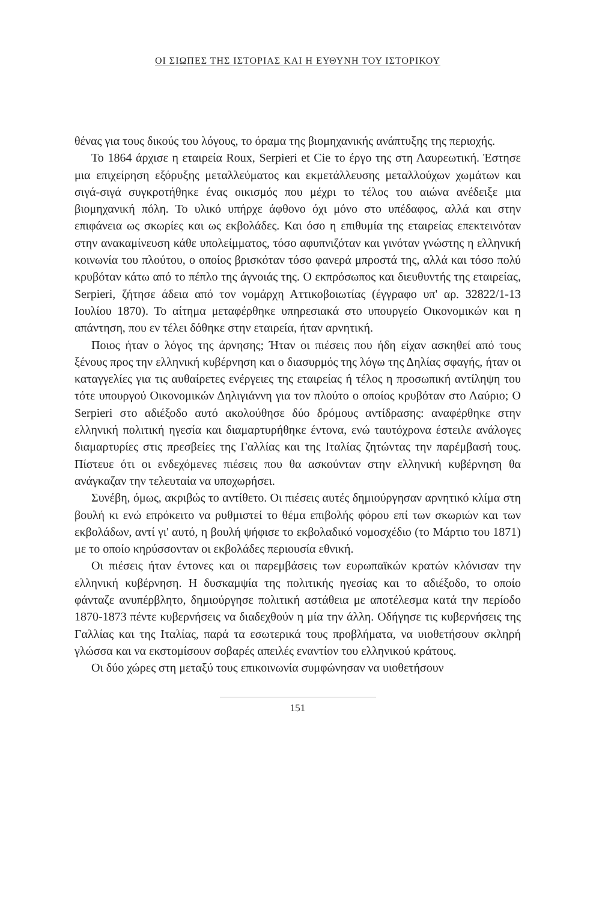ΟΙ ΣΙΩΠΕΣ ΤΗΣ ΙΣΤΟΡΙΑΣ ΚΑΙ Η ΕΥΘΥΝΗ ΤΟΥ ΙΣΤΟΡΙΚΟΥ
θένας για τους δικούς του λόγους, το όραμα της βιομηχανικής ανάπτυξης της περιοχής.
Το 1864 άρχισε η εταιρεία Roux, Serpieri et Cie το έργο της στη Λαυρεωτική. Έστησε μια επιχείρηση εξόρυξης μεταλλεύματος και εκμετάλλευσης μεταλλούχων χωμάτων και σιγά-σιγά συγκροτήθηκε ένας οικισμός που μέχρι το τέλος του αιώνα ανέδειξε μια βιομηχανική πόλη. Το υλικό υπήρχε άφθονο όχι μόνο στο υπέδαφος, αλλά και στην επιφάνεια ως σκωρίες και ως εκβολάδες. Και όσο η επιθυμία της εταιρείας επεκτεινόταν στην ανακαμίνευση κάθε υπολείμματος, τόσο αφυπνιζόταν και γινόταν γνώστης η ελληνική κοινωνία του πλούτου, ο οποίος βρισκόταν τόσο φανερά μπροστά της, αλλά και τόσο πολύ κρυβόταν κάτω από το πέπλο της άγνοιάς της. Ο εκπρόσωπος και διευθυντής της εταιρείας, Serpieri, ζήτησε άδεια από τον νομάρχη Αττικοβοιωτίας (έγγραφο υπ' αρ. 32822/1-13 Ιουλίου 1870). Το αίτημα μεταφέρθηκε υπηρεσιακά στο υπουργείο Οικονομικών και η απάντηση, που εν τέλει δόθηκε στην εταιρεία, ήταν αρνητική.
Ποιος ήταν ο λόγος της άρνησης; Ήταν οι πιέσεις που ήδη είχαν ασκηθεί από τους ξένους προς την ελληνική κυβέρνηση και ο διασυρμός της λόγω της Δηλίας σφαγής, ήταν οι καταγγελίες για τις αυθαίρετες ενέργειες της εταιρείας ή τέλος η προσωπική αντίληψη του τότε υπουργού Οικονομικών Δηλιγιάννη για τον πλούτο ο οποίος κρυβόταν στο Λαύριο; Ο Serpieri στο αδιέξοδο αυτό ακολούθησε δύο δρόμους αντίδρασης: αναφέρθηκε στην ελληνική πολιτική ηγεσία και διαμαρτυρήθηκε έντονα, ενώ ταυτόχρονα έστειλε ανάλογες διαμαρτυρίες στις πρεσβείες της Γαλλίας και της Ιταλίας ζητώντας την παρέμβασή τους. Πίστευε ότι οι ενδεχόμενες πιέσεις που θα ασκούνταν στην ελληνική κυβέρνηση θα ανάγκαζαν την τελευταία να υποχωρήσει.
Συνέβη, όμως, ακριβώς το αντίθετο. Οι πιέσεις αυτές δημιούργησαν αρνητικό κλίμα στη βουλή κι ενώ επρόκειτο να ρυθμιστεί το θέμα επιβολής φόρου επί των σκωριών και των εκβολάδων, αντί γι' αυτό, η βουλή ψήφισε το εκβολαδικό νομοσχέδιο (το Μάρτιο του 1871) με το οποίο κηρύσσονταν οι εκβολάδες περιουσία εθνική.
Οι πιέσεις ήταν έντονες και οι παρεμβάσεις των ευρωπαϊκών κρατών κλόνισαν την ελληνική κυβέρνηση. Η δυσκαμψία της πολιτικής ηγεσίας και το αδιέξοδο, το οποίο φάνταζε ανυπέρβλητο, δημιούργησε πολιτική αστάθεια με αποτέλεσμα κατά την περίοδο 1870-1873 πέντε κυβερνήσεις να διαδεχθούν η μία την άλλη. Οδήγησε τις κυβερνήσεις της Γαλλίας και της Ιταλίας, παρά τα εσωτερικά τους προβλήματα, να υιοθετήσουν σκληρή γλώσσα και να εκστομίσουν σοβαρές απειλές εναντίον του ελληνικού κράτους.
Οι δύο χώρες στη μεταξύ τους επικοινωνία συμφώνησαν να υιοθετήσουν
151